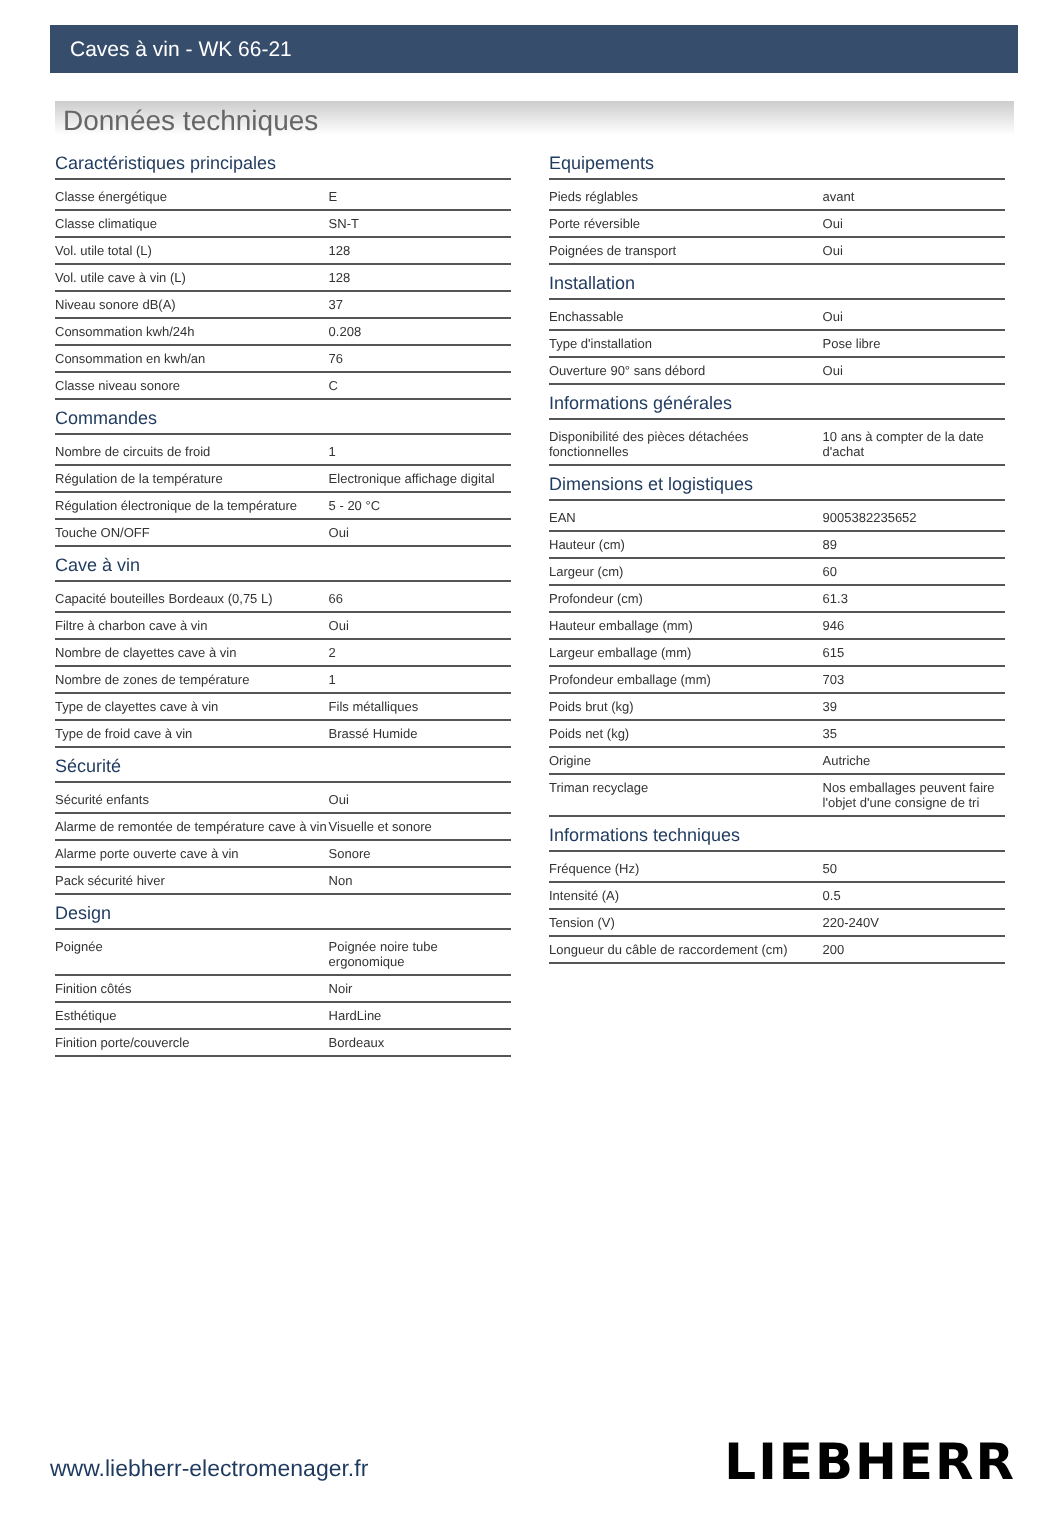Caves à vin - WK 66-21
Données techniques
Caractéristiques principales
| Classe énergétique | E |
| Classe climatique | SN-T |
| Vol. utile total (L) | 128 |
| Vol. utile cave à vin (L) | 128 |
| Niveau sonore dB(A) | 37 |
| Consommation kwh/24h | 0.208 |
| Consommation en kwh/an | 76 |
| Classe niveau sonore | C |
Commandes
| Nombre de circuits de froid | 1 |
| Régulation de la température | Electronique affichage digital |
| Régulation électronique de la température | 5 - 20 °C |
| Touche ON/OFF | Oui |
Cave à vin
| Capacité bouteilles Bordeaux (0,75 L) | 66 |
| Filtre à charbon cave à vin | Oui |
| Nombre de clayettes cave à vin | 2 |
| Nombre de zones de température | 1 |
| Type de clayettes cave à vin | Fils métalliques |
| Type de froid cave à vin | Brassé Humide |
Sécurité
| Sécurité enfants | Oui |
| Alarme de remontée de température cave à vin | Visuelle et sonore |
| Alarme porte ouverte cave à vin | Sonore |
| Pack sécurité hiver | Non |
Design
| Poignée | Poignée noire tube ergonomique |
| Finition côtés | Noir |
| Esthétique | HardLine |
| Finition porte/couvercle | Bordeaux |
Equipements
| Pieds réglables | avant |
| Porte réversible | Oui |
| Poignées de transport | Oui |
Installation
| Enchassable | Oui |
| Type d'installation | Pose libre |
| Ouverture 90° sans débord | Oui |
Informations générales
| Disponibilité des pièces détachées fonctionnelles | 10 ans à compter de la date d'achat |
Dimensions et logistiques
| EAN | 9005382235652 |
| Hauteur (cm) | 89 |
| Largeur (cm) | 60 |
| Profondeur (cm) | 61.3 |
| Hauteur emballage (mm) | 946 |
| Largeur emballage (mm) | 615 |
| Profondeur emballage (mm) | 703 |
| Poids brut (kg) | 39 |
| Poids net (kg) | 35 |
| Origine | Autriche |
| Triman recyclage | Nos emballages peuvent faire l'objet d'une consigne de tri |
Informations techniques
| Fréquence (Hz) | 50 |
| Intensité (A) | 0.5 |
| Tension (V) | 220-240V |
| Longueur du câble de raccordement (cm) | 200 |
www.liebherr-electromenager.fr LIEBHERR